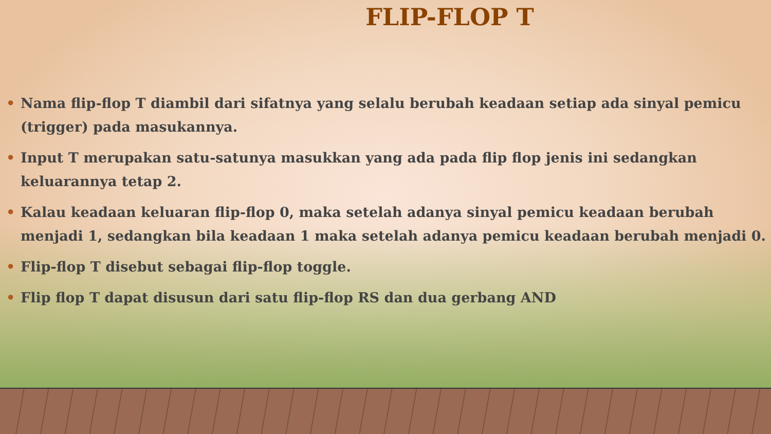FLIP-FLOP T
• Nama flip-flop T diambil dari sifatnya yang selalu berubah keadaan setiap ada sinyal pemicu (trigger) pada masukannya.
• Input T merupakan satu-satunya masukkan yang ada pada flip flop jenis ini sedangkan keluarannya tetap 2.
• Kalau keadaan keluaran flip-flop 0, maka setelah adanya sinyal pemicu keadaan berubah menjadi 1, sedangkan bila keadaan 1 maka setelah adanya pemicu keadaan berubah menjadi 0.
• Flip-flop T disebut sebagai flip-flop toggle.
• Flip flop T dapat disusun dari satu flip-flop RS dan dua gerbang AND